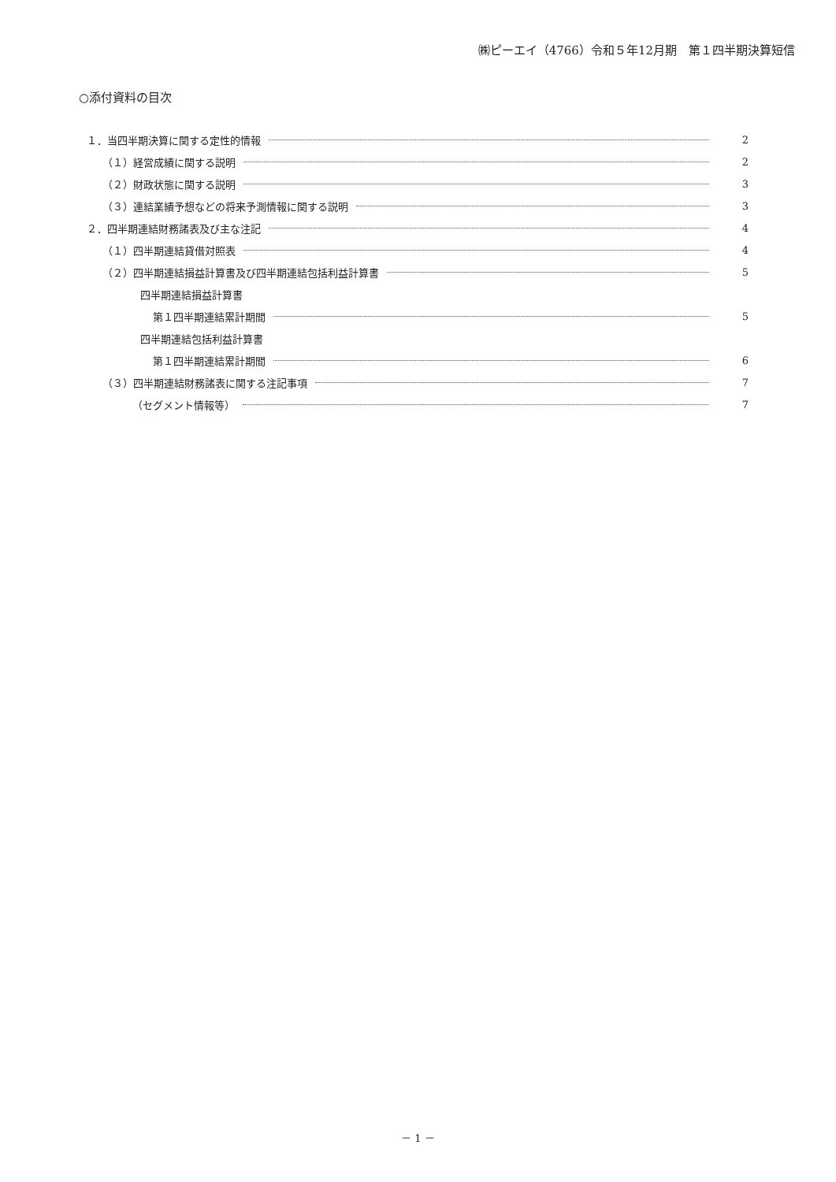㈱ピーエイ（4766）令和５年12月期　第１四半期決算短信
○添付資料の目次
１．当四半期決算に関する定性的情報 2
（１）経営成績に関する説明 2
（２）財政状態に関する説明 3
（３）連結業績予想などの将来予測情報に関する説明 3
２．四半期連結財務諸表及び主な注記 4
（１）四半期連結貸借対照表 4
（２）四半期連結損益計算書及び四半期連結包括利益計算書 5
四半期連結損益計算書
第１四半期連結累計期間 5
四半期連結包括利益計算書
第１四半期連結累計期間 6
（３）四半期連結財務諸表に関する注記事項 7
（セグメント情報等） 7
－ 1 －